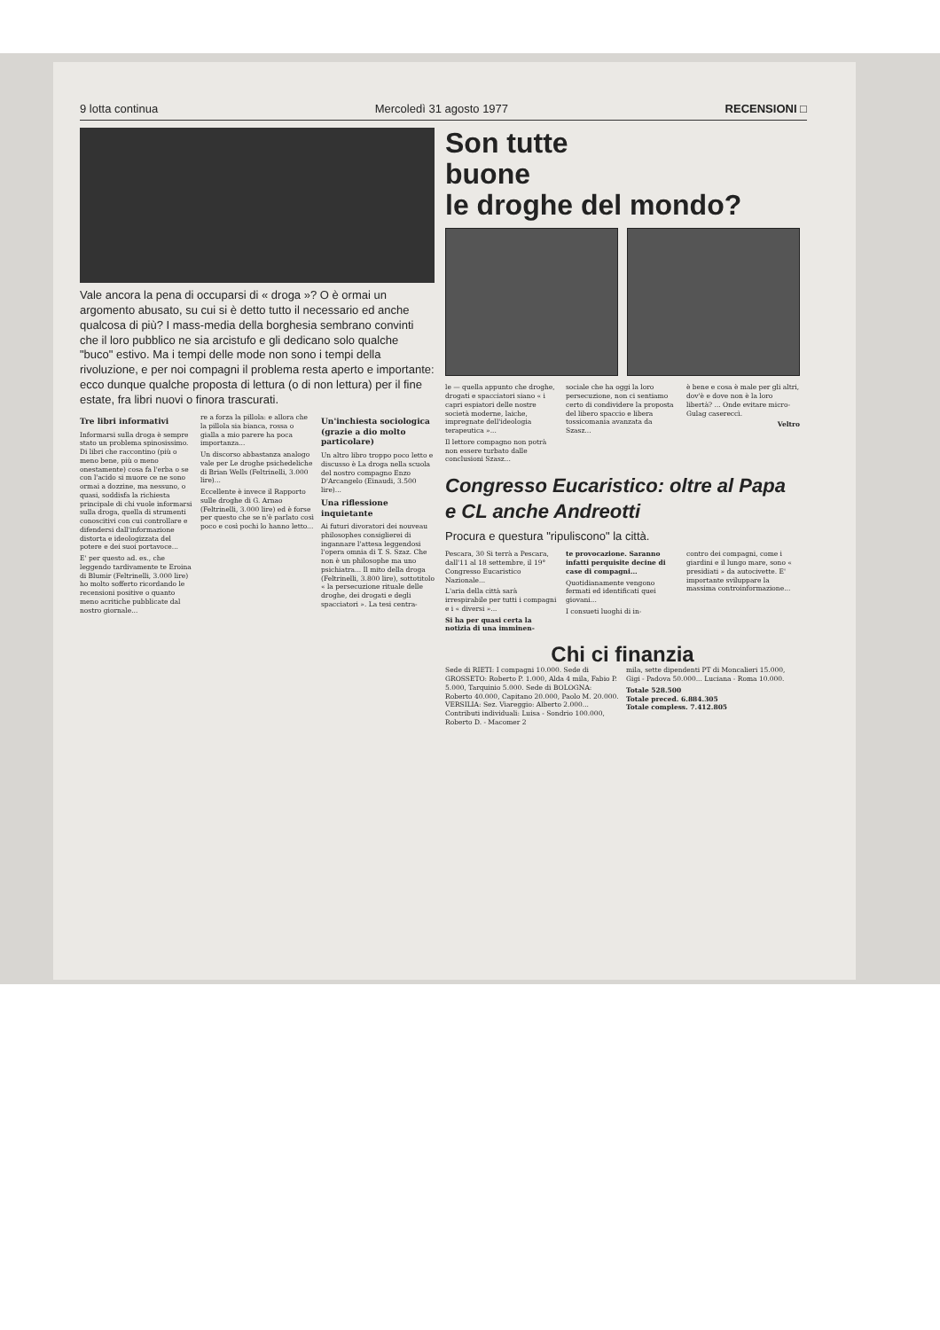9 lotta continua Mercoledì 31 agosto 1977 RECENSIONI □
Vale ancora la pena di occuparsi di « droga »? O è ormai un argomento abusato, su cui si è detto tutto il necessario ed anche qualcosa di più? I mass-media della borghesia sembrano convinti che il loro pubblico ne sia arcistufo e gli dedicano solo qualche "buco" estivo. Ma i tempi delle mode non sono i tempi della rivoluzione, e per noi compagni il problema resta aperto e importante: ecco dunque qualche proposta di lettura (o di non lettura) per il fine estate, fra libri nuovi o finora trascurati.
Tre libri informativi
Informarsi sulla droga è sempre stato un problema spinosissimo. Di libri che raccontino (più o meno bene, più o meno onestamente) cosa fa l'erba o se con l'acido si muore ce ne sono ormai a dozzine, ma nessuno, o quasi, soddisfa la richiesta principale di chi vuole informarsi sulla droga, quella di strumenti conoscitivi con cui controllare e difendersi dall'informazione distorta e ideologizzata del potere e dei suoi portavoce...
E' per questo ad. es., che leggendo tardivamente te Eroina di Blumir (Feltrinelli, 3.000 lire) ho molto sofferto ricordando le recensioni positive o quanto meno acritiche pubblicate dal nostro giornale...
re a forza la pillola: e allora che la pillola sia bianca, rossa o gialla a mio parere ha poca importanza...
Un discorso abbastanza analogo vale per Le droghe psichedeliche di Brian Wells (Feltrinelli, 3.000 lire)...
Eccellente è invece il Rapporto sulle droghe di G. Arnao (Feltrinelli, 3.000 lire) ed è forse per questo che se n'è parlato così poco e così pochi lo hanno letto...
Un'inchiesta sociologica (grazie a dio molto particolare)
Un altro libro troppo poco letto e discusso è La droga nella scuola del nostro compagno Enzo D'Arcangelo (Einaudi, 3.500 lire)...
Una riflessione inquietante
Ai futuri divoratori dei nouveau philosophes consiglierei di ingannare l'attesa leggendosi l'opera omnia di T. S. Szaz. Che non è un philosophe ma uno psichiatra... Il mito della droga (Feltrinelli, 3.800 lire), sottotitolo « la persecuzione rituale delle droghe, dei drogati e degli spacciatori ». La tesi centra-
Son tutte
buone
le droghe del mondo?
le — quella appunto che droghe, drogati e spacciatori siano « i capri espiatori delle nostre società moderne, laiche, impregnate dell'ideologia terapeutica »...
Il lettore compagno non potrà non essere turbato dalle conclusioni Szasz...
sociale che ha oggi la loro persecuzione, non ci sentiamo certo di condividere la proposta del libero spaccio e libera tossicomania avanzata da Szasz...
è bene e cosa è male per gli altri, dov'è e dove non è la loro libertà? ... Onde evitare micro-Gulag casereccì.
Veltro
Congresso Eucaristico: oltre al Papa e CL anche Andreotti
Procura e questura "ripuliscono" la città.
Pescara, 30 Si terrà a Pescara, dall'11 al 18 settembre, il 19° Congresso Eucaristico Nazionale...
L'aria della città sarà irrespirabile per tutti i compagni e i « diversi »...
Si ha per quasi certa la notizia di una imminen-
te provocazione. Saranno infatti perquisite decine di case di compagni...
Quotidianamente vengono fermati ed identificati quei giovani...
I consueti luoghi di in-
contro dei compagni, come i giardini e il lungo mare, sono « presidiati » da autocivette. E' importante sviluppare la massima controinformazione...
Chi ci finanzia
Sede di RIETI: I compagni 10.000. Sede di GROSSETO: Roberto P. 1.000, Alda 4 mila, Fabio P. 5.000, Tarquinio 5.000. Sede di BOLOGNA: Roberto 40.000, Capitano 20.000, Paolo M. 20.000. VERSILIA: Sez. Viareggio: Alberto 2.000... Contributi individuali: Luisa - Sondrio 100.000, Roberto D. - Macomer 2
mila, sette dipendenti PT di Moncalieri 15.000, Gigi - Padova 50.000... Luciana - Roma 10.000.
Totale 528.500
Totale preced. 6.884.305
Totale compless. 7.412.805